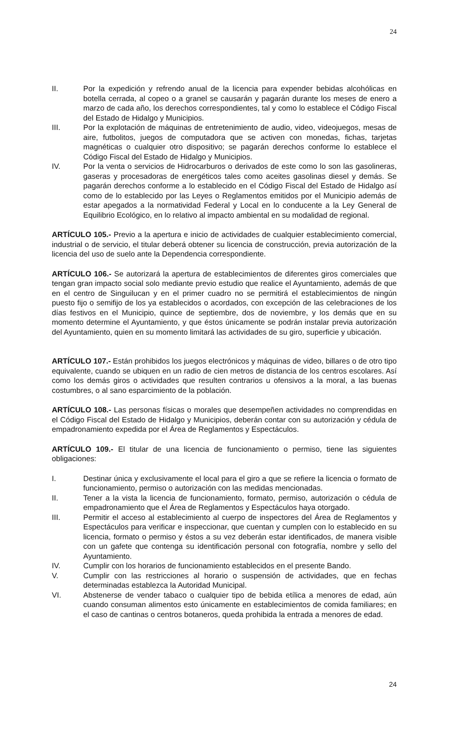24
II. Por la expedición y refrendo anual de la licencia para expender bebidas alcohólicas en botella cerrada, al copeo o a granel se causarán y pagarán durante los meses de enero a marzo de cada año, los derechos correspondientes, tal y como lo establece el Código Fiscal del Estado de Hidalgo y Municipios.
III. Por la explotación de máquinas de entretenimiento de audio, video, videojuegos, mesas de aire, futbolitos, juegos de computadora que se activen con monedas, fichas, tarjetas magnéticas o cualquier otro dispositivo; se pagarán derechos conforme lo establece el Código Fiscal del Estado de Hidalgo y Municipios.
IV. Por la venta o servicios de Hidrocarburos o derivados de este como lo son las gasolineras, gaseras y procesadoras de energéticos tales como aceites gasolinas diesel y demás. Se pagarán derechos conforme a lo establecido en el Código Fiscal del Estado de Hidalgo así como de lo establecido por las Leyes o Reglamentos emitidos por el Municipio además de estar apegados a la normatividad Federal y Local en lo conducente a la Ley General de Equilibrio Ecológico, en lo relativo al impacto ambiental en su modalidad de regional.
ARTÍCULO 105.- Previo a la apertura e inicio de actividades de cualquier establecimiento comercial, industrial o de servicio, el titular deberá obtener su licencia de construcción, previa autorización de la licencia del uso de suelo ante la Dependencia correspondiente.
ARTÍCULO 106.- Se autorizará la apertura de establecimientos de diferentes giros comerciales que tengan gran impacto social solo mediante previo estudio que realice el Ayuntamiento, además de que en el centro de Singuilucan y en el primer cuadro no se permitirá el establecimientos de ningún puesto fijo o semifijo de los ya establecidos o acordados, con excepción de las celebraciones de los días festivos en el Municipio, quince de septiembre, dos de noviembre, y los demás que en su momento determine el Ayuntamiento, y que éstos únicamente se podrán instalar previa autorización del Ayuntamiento, quien en su momento limitará las actividades de su giro, superficie y ubicación.
ARTÍCULO 107.- Están prohibidos los juegos electrónicos y máquinas de video, billares o de otro tipo equivalente, cuando se ubiquen en un radio de cien metros de distancia de los centros escolares. Así como los demás giros o actividades que resulten contrarios u ofensivos a la moral, a las buenas costumbres, o al sano esparcimiento de la población.
ARTÍCULO 108.- Las personas físicas o morales que desempeñen actividades no comprendidas en el Código Fiscal del Estado de Hidalgo y Municipios, deberán contar con su autorización y cédula de empadronamiento expedida por el Área de Reglamentos y Espectáculos.
ARTÍCULO 109.- El titular de una licencia de funcionamiento o permiso, tiene las siguientes obligaciones:
I. Destinar única y exclusivamente el local para el giro a que se refiere la licencia o formato de funcionamiento, permiso o autorización con las medidas mencionadas.
II. Tener a la vista la licencia de funcionamiento, formato, permiso, autorización o cédula de empadronamiento que el Área de Reglamentos y Espectáculos haya otorgado.
III. Permitir el acceso al establecimiento al cuerpo de inspectores del Área de Reglamentos y Espectáculos para verificar e inspeccionar, que cuentan y cumplen con lo establecido en su licencia, formato o permiso y éstos a su vez deberán estar identificados, de manera visible con un gafete que contenga su identificación personal con fotografía, nombre y sello del Ayuntamiento.
IV. Cumplir con los horarios de funcionamiento establecidos en el presente Bando.
V. Cumplir con las restricciones al horario o suspensión de actividades, que en fechas determinadas establezca la Autoridad Municipal.
VI. Abstenerse de vender tabaco o cualquier tipo de bebida etílica a menores de edad, aún cuando consuman alimentos esto únicamente en establecimientos de comida familiares; en el caso de cantinas o centros botaneros, queda prohibida la entrada a menores de edad.
24